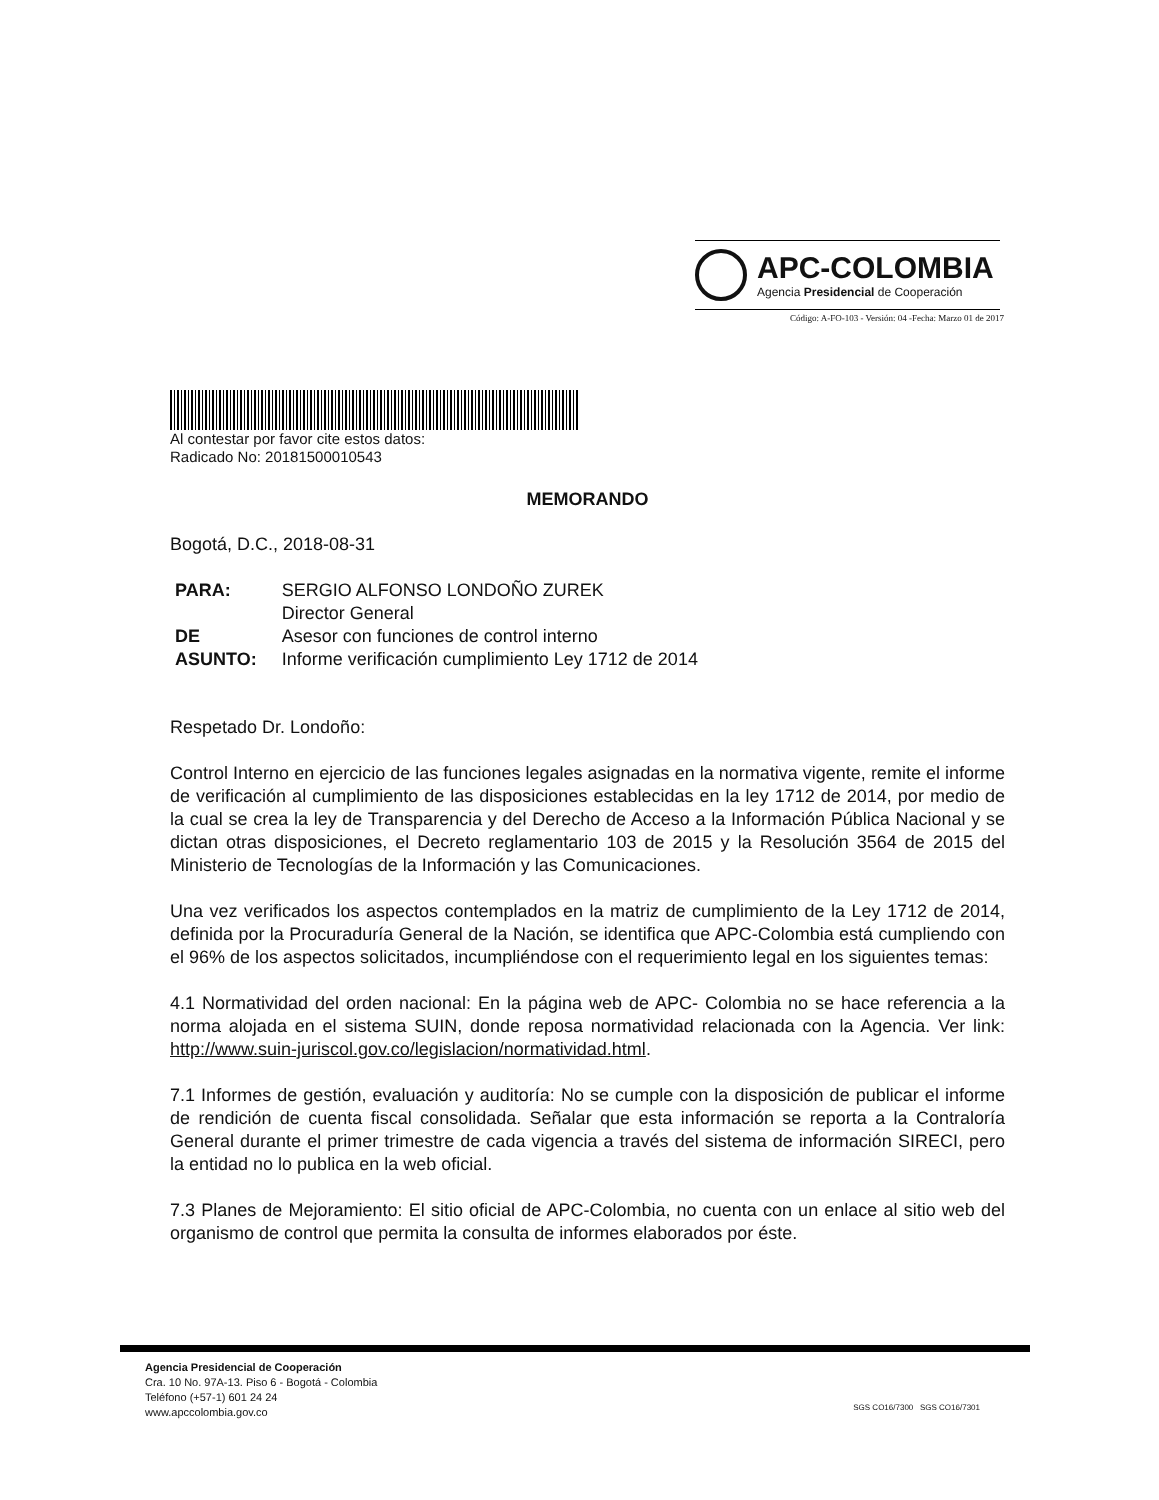APC-COLOMBIA
Agencia Presidencial de Cooperación
Código: A-FO-103 - Versión: 04 -Fecha: Marzo 01 de 2017
Al contestar por favor cite estos datos:
Radicado No: 20181500010543
MEMORANDO
Bogotá, D.C., 2018-08-31
| PARA: | SERGIO ALFONSO LONDOÑO ZUREK Director General |
| DE | Asesor con funciones de control interno |
| ASUNTO: | Informe verificación cumplimiento Ley 1712 de 2014 |
Respetado Dr. Londoño:
Control Interno en ejercicio de las funciones legales asignadas en la normativa vigente, remite el informe de verificación al cumplimiento de las disposiciones establecidas en la ley 1712 de 2014, por medio de la cual se crea la ley de Transparencia y del Derecho de Acceso a la Información Pública Nacional y se dictan otras disposiciones, el Decreto reglamentario 103 de 2015 y la Resolución 3564 de 2015 del Ministerio de Tecnologías de la Información y las Comunicaciones.
Una vez verificados los aspectos contemplados en la matriz de cumplimiento de la Ley 1712 de 2014, definida por la Procuraduría General de la Nación, se identifica que APC-Colombia está cumpliendo con el 96% de los aspectos solicitados, incumpliéndose con el requerimiento legal en los siguientes temas:
4.1 Normatividad del orden nacional: En la página web de APC- Colombia no se hace referencia a la norma alojada en el sistema SUIN, donde reposa normatividad relacionada con la Agencia. Ver link: http://www.suin-juriscol.gov.co/legislacion/normatividad.html.
7.1 Informes de gestión, evaluación y auditoría: No se cumple con la disposición de publicar el informe de rendición de cuenta fiscal consolidada. Señalar que esta información se reporta a la Contraloría General durante el primer trimestre de cada vigencia a través del sistema de información SIRECI, pero la entidad no lo publica en la web oficial.
7.3 Planes de Mejoramiento: El sitio oficial de APC-Colombia, no cuenta con un enlace al sitio web del organismo de control que permita la consulta de informes elaborados por éste.
Agencia Presidencial de Cooperación
Cra. 10 No. 97A-13. Piso 6 - Bogotá - Colombia
Teléfono (+57-1) 601 24 24
www.apccolombia.gov.co
SGS CO16/7300 SGS CO16/7301